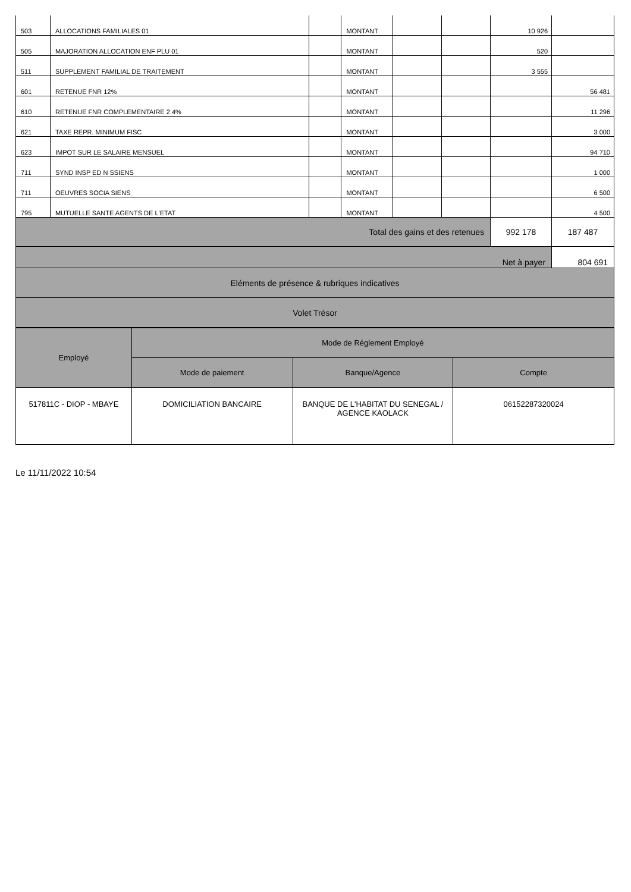| 503 | ALLOCATIONS FAMILIALES 01 | | MONTANT | | | 10 926 | |
| 505 | MAJORATION ALLOCATION ENF PLU 01 | | MONTANT | | | 520 | |
| 511 | SUPPLEMENT FAMILIAL DE TRAITEMENT | | MONTANT | | | 3 555 | |
| 601 | RETENUE FNR 12% | | MONTANT | | | | 56 481 |
| 610 | RETENUE FNR COMPLEMENTAIRE 2.4% | | MONTANT | | | | 11 296 |
| 621 | TAXE REPR. MINIMUM FISC | | MONTANT | | | | 3 000 |
| 623 | IMPOT SUR LE SALAIRE MENSUEL | | MONTANT | | | | 94 710 |
| 711 | SYND INSP ED N SSIENS | | MONTANT | | | | 1 000 |
| 711 | OEUVRES SOCIA SIENS | | MONTANT | | | | 6 500 |
| 795 | MUTUELLE SANTE AGENTS DE L'ETAT | | MONTANT | | | | 4 500 |
| Total des gains et des retenues | | | | | | 992 178 | 187 487 |
| Net à payer | | | | | | | 804 691 |
| Eléments de présence & rubriques indicatives | | | | | | | |
| Volet Trésor | | | | | | | |
| Employé | Mode de Réglement Employé | | |
| --- | --- | --- | --- |
| | Mode de paiement | Banque/Agence | Compte |
| 517811C - DIOP - MBAYE | DOMICILIATION BANCAIRE | BANQUE DE L'HABITAT DU SENEGAL / AGENCE KAOLACK | 06152287320024 |
Le 11/11/2022 10:54